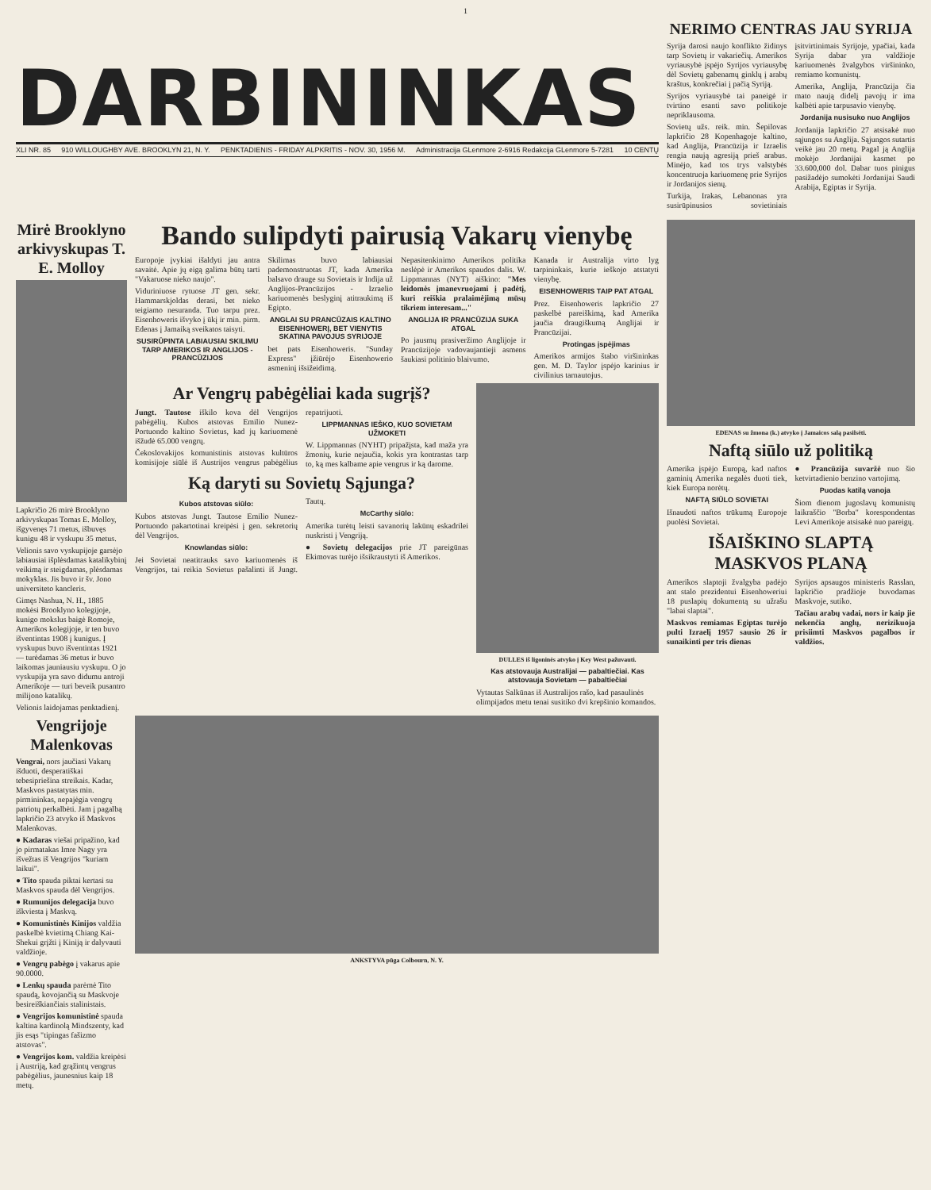1
DARBININKAS
XLI NR. 85 910 WILLOUGHBY AVE. BROOKLYN 21, N. Y. PENKTADIENIS - FRIDAY ALPKRITIS - NOV. 30, 1956 M. Administracija GLenmore 2-6916 Redakcija GLenmore 5-7281 10 CENTŲ
NERIMO CENTRAS JAU SYRIJA
Syrija darosi naujo konflikto židinys tarp Sovietų ir vakariečių. Amerikos vyriausybė įspėjo Syrijos vyriausybę dėl Sovietų gabenamų ginklų į arabų kraštus, konkrečiai į pačią Syriją.
Syrijos vyriausybė tai paneigė ir tvirtino esanti savo politikoje nepriklausoma.
Sovietų užs. reik. min. Šepilovas lapkričio 28 Kopenhagoje kaltino, kad Anglija, Prancūzija ir Izraelis rengia naują agresiją prieš arabus. Minėjo, kad tos trys valstybės koncentruoja kariuomenę prie Syrijos ir Jordanijos sienų.
Turkija, Irakas, Lebanonas yra susirūpinusios sovietiniais įsitvirtinimais Syrijoje, ypačiai, kada Syrija dabar yra valdžioje kariuomenės žvalgybos viršininko, remiamo komunistų.
Amerika, Anglija, Prancūzija čia mato naują didelį pavojų ir ima kalbėti apie tarpusavio vienybę.
Jordanija nusisuko nuo Anglijos
Jordanija lapkričio 27 atsisakė nuo sąjungos su Anglija. Sąjungos sutartis veikė jau 20 metų. Pagal ją Anglija mokėjo Jordanijai kasmet po 33.600,000 dol. Dabar tuos pinigus pasižadėjo sumokėti Jordanijai Saudi Arabija, Egiptas ir Syrija.
Mirė Brooklyno arkivyskupas T. E. Molloy
Lapkričio 26 mirė Brooklyno arkivyskupas Tomas E. Molloy, išgyvenęs 71 metus, išbuvęs kunigu 48 ir vyskupu 35 metus.
Velionis savo vyskupijoje garsėjo labiausiai išplėsdamas katalikybinį veikimą ir steigdamas, plėsdamas mokyklas. Jis buvo ir šv. Jono universiteto kancleris.
Gimęs Nashua, N. H., 1885 mokėsi Brooklyno kolegijoje, kunigo mokslus baigė Romoje, Amerikos kolegijoje, ir ten buvo išventintas 1908 į kunigus. Į vyskupus buvo išventintas 1921 — turėdamas 36 metus ir buvo laikomas jauniausiu vyskupu. O jo vyskupija yra savo didumu antroji Amerikoje — turi beveik pusantro milijono katalikų.
Velionis laidojamas penktadienį.
Vengrijoje Malenkovas
Vengrai, nors jaučiasi Vakarų išduoti, desperatiškai tebesipriešina streikais. Kadar, Maskvos pastatytas min. pirmininkas, nepajėgia vengrų patriotų perkalbėti. Jam į pagalbą lapkričio 23 atvyko iš Maskvos Malenkovas.
● Kadaras viešai pripažino, kad jo pirmatakas Imre Nagy yra išvežtas iš Vengrijos "kuriam laikui".
● Tito spauda piktai kertasi su Maskvos spauda dėl Vengrijos.
● Rumunijos delegacija buvo iškviesta į Maskvą.
● Komunistinės Kinijos valdžia paskelbė kvietimą Chiang Kai-Shekui grįžti į Kiniją ir dalyvauti valdžioje.
● Vengrų pabėgo į vakarus apie 90.0000.
● Lenkų spauda parėmė Tito spaudą, kovojančią su Maskvoje besireiškiančiais stalinistais.
● Vengrijos komunistinė spauda kaltina kardinolą Mindszenty, kad jis esąs "tipingas fašizmo atstovas".
● Vengrijos kom. valdžia kreipėsi į Austriją, kad grąžintų vengrus pabėgėlius, jaunesnius kaip 18 metų.
Bando sulipdyti pairusią Vakarų vienybę
Europoje įvykiai išaldyti jau antra savaitė. Apie jų eigą galima būtų tarti "Vakaruose nieko naujo".
Viduriniuose rytuose JT gen. sekr. Hammarskjoldas derasi, bet nieko teigiamo nesuranda. Tuo tarpu prez. Eisenhoweris išvyko į ūkį ir min. pirm. Edenas į Jamaiką sveikatos taisyti.
SUSIRŪPINTA LABIAUSIAI SKILIMU TARP AMERIKOS IR ANGLIJOS - PRANCŪZIJOS
Skilimas buvo labiausiai pademonstruotas JT, kada Amerika balsavo drauge su Sovietais ir Indija už Anglijos-Prancūzijos - Izraelio kariuomenės beslyginį atitraukimą iš Egipto.
ANGLAI SU PRANCŪZAIS KALTINO EISENHOWERĮ, BET VIENYTIS SKATINA PAVOJUS SYRIJOJE
bet pats Eisenhoweris. "Sunday Express" įžiūrėjo Eisenhowerio asmeninį išsižeidimą.
Nepasitenkinimo Amerikos politika neslėpė ir Amerikos spaudos dalis. W. Lippmannas (NYT) aiškino: "Mes leidomės įmanevruojami į padėtį, kuri reiškia pralaimėjimą mūsų tikriem interesam..."
ANGLIJA IR PRANCŪZIJA SUKA ATGAL
Po jausmų prasiveržimo Anglijoje ir Prancūzijoje vadovaujantieji asmens šaukiasi politinio blaivumo.
Kanada ir Australija virto lyg tarpininkais, kurie ieškojo atstatyti vienybę.
EISENHOWERIS TAIP PAT ATGAL
Prez. Eisenhoweris lapkričio 27 paskelbė pareiškimą, kad Amerika jaučia draugiškumą Anglijai ir Prancūzijai.
Protingas įspėjimas
Amerikos armijos štabo viršininkas gen. M. D. Taylor įspėjo karinius ir civilinius tarnautojus.
Ar Vengrų pabėgėliai kada sugrįš?
Jungt. Tautose iškilo kova dėl Vengrijos pabėgėlių. Kubos atstovas Emilio Nunez-Portuondo kaltino Sovietus, kad jų kariuomenė išžudė 65.000 vengrų.
Čekoslovakijos komunistinis atstovas kultūros komisijoje siūlė iš Austrijos vengrus pabėgėlius repatrijuoti.
LIPPMANNAS IEŠKO, KUO SOVIETAM UŽMOKETI
W. Lippmannas (NYHT) pripažįsta, kad maža yra žmonių, kurie nejaučia, kokis yra kontrastas tarp to, ką mes kalbame apie vengrus ir ką darome.
Ką daryti su Sovietų Sąjunga?
Kubos atstovas siūlo:
Kubos atstovas Jungt. Tautose Emilio Nunez-Portuondo pakartotinai kreipėsi į gen. sekretorių dėl Vengrijos.
Knowlandas siūlo:
Jei Sovietai neatitrauks savo kariuomenės iš Vengrijos, tai reikia Sovietus pašalinti iš Jungt. Tautų.
McCarthy siūlo:
Amerika turėtų leisti savanorių lakūnų eskadrilei nuskristi į Vengriją.
● Sovietų delegacijos prie JT pareigūnas Ekimovas turėjo išsikraustyti iš Amerikos.
DULLES iš ligoninės atvyko į Key West pažuvauti.
Kas atstovauja Australijai — pabaltiečiai. Kas atstovauja Sovietam — pabaltiečiai
Vytautas Salkūnas iš Australijos rašo, kad pasaulinės olimpijados metu tenai susitiko dvi krepšinio komandos.
ANKSTYVA pūga Colbourn, N. Y.
EDENAS su žmona (k.) atvyko į Jamaicos salą pasilsėti.
Naftą siūlo už politiką
Amerika įspėjo Europą, kad naftos gaminių Amerika negalės duoti tiek, kiek Europa norėtų.
NAFTĄ SIŪLO SOVIETAI
Išnaudoti naftos trūkumą Europoje puolėsi Sovietai.
● Prancūzija suvaržė nuo šio ketvirtadienio benzino vartojimą.
Puodas katilą vanoja
Šiom dienom jugoslavų komunistų laikraščio "Borba" korespondentas Levi Amerikoje atsisakė nuo pareigų.
IŠAIŠKINO SLAPTĄ MASKVOS PLANĄ
Amerikos slaptoji žvalgyba padėjo ant stalo prezidentui Eisenhoweriui 18 puslapių dokumentą su užrašu "labai slaptai".
Maskvos remiamas Egiptas turėjo pulti Izraelį 1957 sausio 26 ir sunaikinti per tris dienas
Syrijos apsaugos ministeris Rasslan, lapkričio pradžioje buvodamas Maskvoje, sutiko.
Tačiau arabų vadai, nors ir kaip jie nekenčia anglų, nerizikuoja prisiimti Maskvos pagalbos ir valdžios.